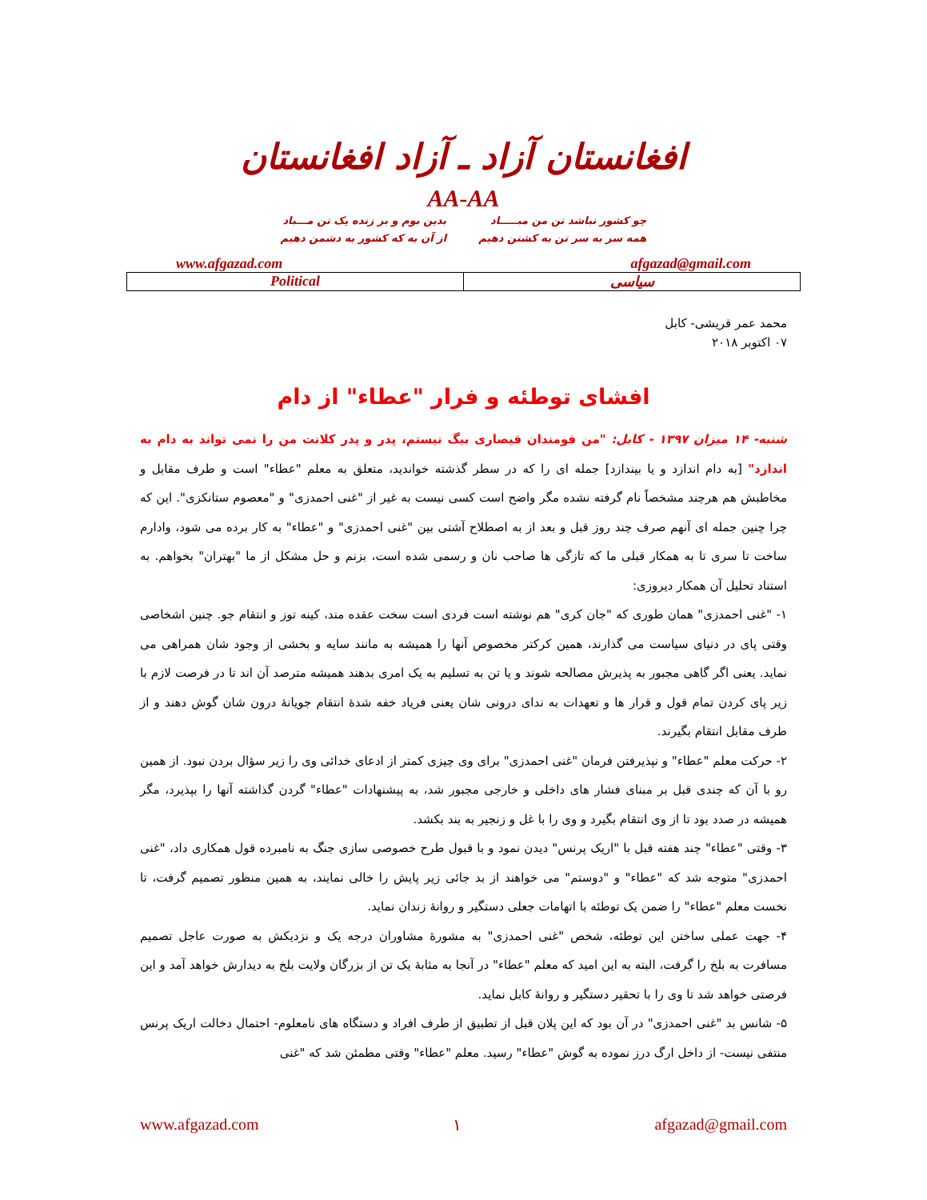افغانستان آزاد ـ آزاد افغانستان
AA-AA
چو کشور نباشد تن من مبـــــاد
همه سر به سر تن به کشتن دهیم
بدین بوم و بر زنده یک تن مـــباد
از آن به که کشور به دشمن دهیم
www.afgazad.com afgazad@gmail.com
Political سیاسی
محمد عمر قریشی- کابل
۰۷ اکتوبر ۲۰۱۸
افشای توطئه و فرار "عطاء" از دام
شنبه- ۱۴ میزان ۱۳۹۷ - کابل: "من قومندان قیصاری بیگ نیستم، پدر و پدر کلانت من را نمی تواند به دام به اندازد" [به دام اندازد و یا بیندازد] جمله ای را که در سطر گذشته خواندید، متعلق به معلم "عطاء" است و طرف مقابل و مخاطبش هم هرچند مشخصاً نام گرفته نشده مگر واضح است کسی نیست به غیر از "غنی احمدزی" و "معصوم ستانکزی". این که چرا چنین جمله ای آنهم صرف چند روز قبل و بعد از به اصطلاح آشتی بین "غنی احمدزی" و "عطاء" به کار برده می شود، وادارم ساخت تا سری تا به همکار قبلی ما که تازگی ها صاحب نان و رسمی شده است، بزنم و حل مشکل از ما "بهتران" بخواهم. به استناد تحلیل آن همکار دیروزی:
۱- "غنی احمدزی" همان طوری که "جان کری" هم نوشته است فردی است سخت عقده مند، کینه توز و انتقام جو. چنین اشخاصی وقتی پای در دنیای سیاست می گذارند، همین کرکتر مخصوص آنها را همیشه به مانند سایه و بخشی از وجود شان همراهی می نماید. یعنی اگر گاهی مجبور به پذیرش مصالحه شوند و یا تن به تسلیم به یک امری بدهند همیشه مترصد آن اند تا در فرصت لازم با زیر پای کردن تمام قول و قرار ها و تعهدات به ندای درونی شان یعنی فریاد خفه شدۀ انتقام جویانۀ درون شان گوش دهند و از طرف مقابل انتقام بگیرند.
۲- حرکت معلم "عطاء" و نپذیرفتن فرمان "غنی احمدزی" برای وی چیزی کمتر از ادعای خدائی وی را زیر سؤال بردن نبود. از همین رو با آن که چندی قبل بر مبنای فشار های داخلی و خارجی مجبور شد، به پیشنهادات "عطاء" گردن گذاشته آنها را بپذیرد، مگر همیشه در صدد بود تا از وی انتقام بگیرد و وی را با غل و زنجیر به بند بکشد.
۳- وقتی "عطاء" چند هفته قبل با "اریک پرنس" دیدن نمود و با قبول طرح خصوصی سازی جنگ به نامبرده قول همکاری داد، "غنی احمدزی" متوجه شد که "عطاء" و "دوستم" می خواهند از بد جائی زیر پایش را خالی نمایند، به همین منظور تصمیم گرفت، تا نخست معلم "عطاء" را ضمن یک توطئه با اتهامات جعلی دستگیر و روانۀ زندان نماید.
۴- جهت عملی ساختن این توطئه، شخص "غنی احمدزی" به مشورۀ مشاوران درجه یک و نزدیکش به صورت عاجل تصمیم مسافرت به بلخ را گرفت، البته به این امید که معلم "عطاء" در آنجا به مثابۀ یک تن از بزرگان ولایت بلخ به دیدارش خواهد آمد و این فرصتی خواهد شد تا وی را با تحقیر دستگیر و روانۀ کابل نماید.
۵- شانس بد "غنی احمدزی" در آن بود که این پلان قبل از تطبیق از طرف افراد و دستگاه های نامعلوم- احتمال دخالت اریک پرنس منتفی نیست- از داخل ارگ درز نموده به گوش "عطاء" رسید. معلم "عطاء" وقتی مطمئن شد که "غنی
www.afgazad.com ۱ afgazad@gmail.com